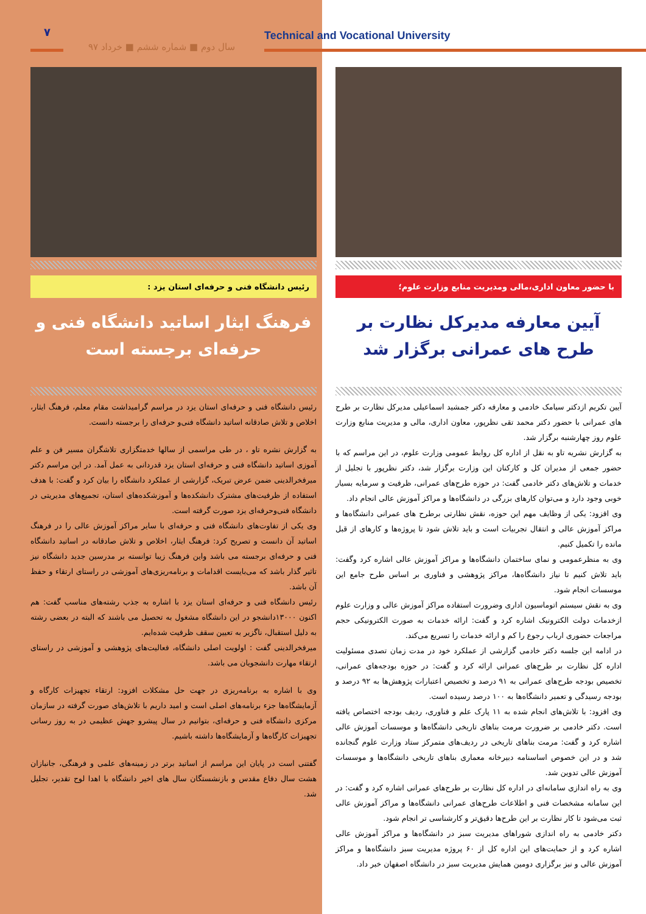۷
سال دوم ■ شماره ششم ■ خرداد ۹۷
Technical and Vocational University
رئیس دانشگاه فنی و حرفه‌ای استان یزد :
فرهنگ ایثار اساتید دانشگاه فنی و حرفه‌ای برجسته است
رئیس دانشگاه فنی و حرفه‌ای استان یزد در مراسم گرامیداشت مقام معلم، فرهنگ ایثار، اخلاص و تلاش صادقانه اساتید دانشگاه فنی‌و حرفه‌ای را برجسته دانست.
به گزارش نشره تاو ، در طی مراسمی از سالها خدمتگزاری تلاشگران مسیر فن و علم آموزی اساتید دانشگاه فنی و حرفه‌ای استان یزد قدردانی به عمل آمد. در این مراسم دکتر میرفخرالدینی ضمن عرض تبریک، گزارشی از عملکرد دانشگاه را بیان کرد و گفت: با هدف استفاده از ظرفیت‌های مشترک دانشکده‌ها و آموزشکده‌های استان، تجمیع‌های مدیریتی در دانشگاه فنی‌وحرفه‌ای یزد صورت گرفته است.
وی یکی از تفاوت‌های دانشگاه فنی و حرفه‌ای با سایر مراکز آموزش عالی را در فرهنگ اساتید آن دانست و تصریح کرد: فرهنگ ایثار، اخلاص و تلاش صادقانه در اساتید دانشگاه فنی و حرفه‌ای برجسته می باشد واین فرهنگ زیبا توانسته بر مدرسین جدید دانشگاه نیز تاثیر گذار باشد که می‌بایست اقدامات و برنامه‌ریزی‌های آموزشی در راستای ارتقاء و حفظ آن باشد.
رئیس دانشگاه فنی و حرفه‌ای استان یزد با اشاره به جذب رشته‌های مناسب گفت: هم اکنون ۱۳۰۰۰دانشجو در این دانشگاه مشغول به تحصیل می باشند که البته در بعضی رشته به دلیل استقبال، ناگزیر به تعیین سقف ظرفیت شده‌ایم.
میرفخرالدینی گفت : اولویت اصلی دانشگاه، فعالیت‌های پژوهشی و آموزشی در راستای ارتقاء مهارت دانشجویان می باشد.
وی با اشاره به برنامه‌ریزی در جهت حل مشکلات افزود: ارتقاء تجهیزات کارگاه و آزمایشگاه‌ها جزء برنامه‌های اصلی است و امید داریم با تلاش‌های صورت گرفته در سازمان مرکزی دانشگاه فنی و حرفه‌ای، بتوانیم در سال پیشرو جهش عظیمی در به روز رسانی تجهیزات کارگاه‌ها و آزمایشگاه‌ها داشته باشیم.
گفتنی است در پایان این مراسم از اساتید برتر در زمینه‌های علمی و فرهنگی، جانبازان هشت سال دفاع مقدس و بازنشستگان سال های اخیر دانشگاه با اهدا لوح تقدیر، تجلیل شد.
با حضور معاون اداری،مالی ومدیریت منابع وزارت علوم؛
آیین معارفه مدیرکل نظارت بر طرح های عمرانی برگزار شد
آیین تکریم ازدکتر سیامک خادمی و معارفه دکتر جمشید اسماعیلی مدیرکل نظارت بر طرح های عمرانی با حضور دکتر محمد تقی نظرپور، معاون اداری، مالی و مدیریت منابع وزارت علوم روز چهارشنبه برگزار شد.
به گزارش نشریه تاو به نقل از اداره کل روابط عمومی وزارت علوم، در این مراسم که با حضور جمعی از مدیران کل و کارکنان این وزارت برگزار شد، دکتر نظرپور با تجلیل از خدمات و تلاش‌های دکتر خادمی گفت: در حوزه طرح‌های عمرانی، ظرفیت و سرمایه بسیار خوبی وجود دارد و می‌توان کارهای بزرگی در دانشگاه‌ها و مراکز آموزش عالی انجام داد.
وی افزود: یکی از وظایف مهم این حوزه، نقش نظارتی برطرح های عمرانی دانشگاه‌ها و مراکز آموزش عالی و انتقال تجربیات است و باید تلاش شود تا پروژه‌ها و کارهای از قبل مانده را تکمیل کنیم.
وی به منظرعمومی و نمای ساختمان دانشگاه‌ها و مراکز آموزش عالی اشاره کرد وگفت: باید تلاش کنیم تا نیاز دانشگاه‌ها، مراکز پژوهشی و فناوری بر اساس طرح جامع این موسسات انجام شود.
وی به نقش سیستم اتوماسیون اداری وضرورت استفاده مراکز آموزش عالی و وزارت علوم ازخدمات دولت الکترونیک اشاره کرد و گفت: ارائه خدمات به صورت الکترونیکی حجم مراجعات حضوری ارباب رجوع را کم و ارائه خدمات را تسریع می‌کند.
در ادامه این جلسه دکتر خادمی گزارشی از عملکرد خود در مدت زمان تصدی مسئولیت اداره کل نظارت بر طرح‌های عمرانی ارائه کرد و گفت: در حوزه بودجه‌های عمرانی، تخصیص بودجه طرح‌های عمرانی به ۹۱ درصد و تخصیص اعتبارات پژوهش‌ها به ۹۲ درصد و بودجه رسیدگی و تعمیر دانشگاه‌ها به ۱۰۰ درصد رسیده است.
وی افزود: با تلاش‌های انجام شده به ۱۱ پارک علم و فناوری، ردیف بودجه اختصاص یافته است. دکتر خادمی بر ضرورت مرمت بناهای تاریخی دانشگاه‌ها و موسسات آموزش عالی اشاره کرد و گفت: مرمت بناهای تاریخی در ردیف‌های متمرکز ستاد وزارت علوم گنجانده شد و در این خصوص اساسنامه دبیرخانه معماری بناهای تاریخی دانشگاه‌ها و موسسات آموزش عالی تدوین شد.
وی به راه اندازی سامانه‌ای در اداره کل نظارت بر طرح‌های عمرانی اشاره کرد و گفت: در این سامانه مشخصات فنی و اطلاعات طرح‌های عمرانی دانشگاه‌ها و مراکز آموزش عالی ثبت می‌شود تا کار نظارت بر این طرح‌ها دقیق‌تر و کارشناسی تر انجام شود.
دکتر خادمی به راه اندازی شوراهای مدیریت سبز در دانشگاه‌ها و مراکز آموزش عالی اشاره کرد و از حمایت‌های این اداره کل از ۶۰ پروژه مدیریت سبز دانشگاه‌ها و مراکز آموزش عالی و نیز برگزاری دومین همایش مدیریت سبز در دانشگاه اصفهان خبر داد.